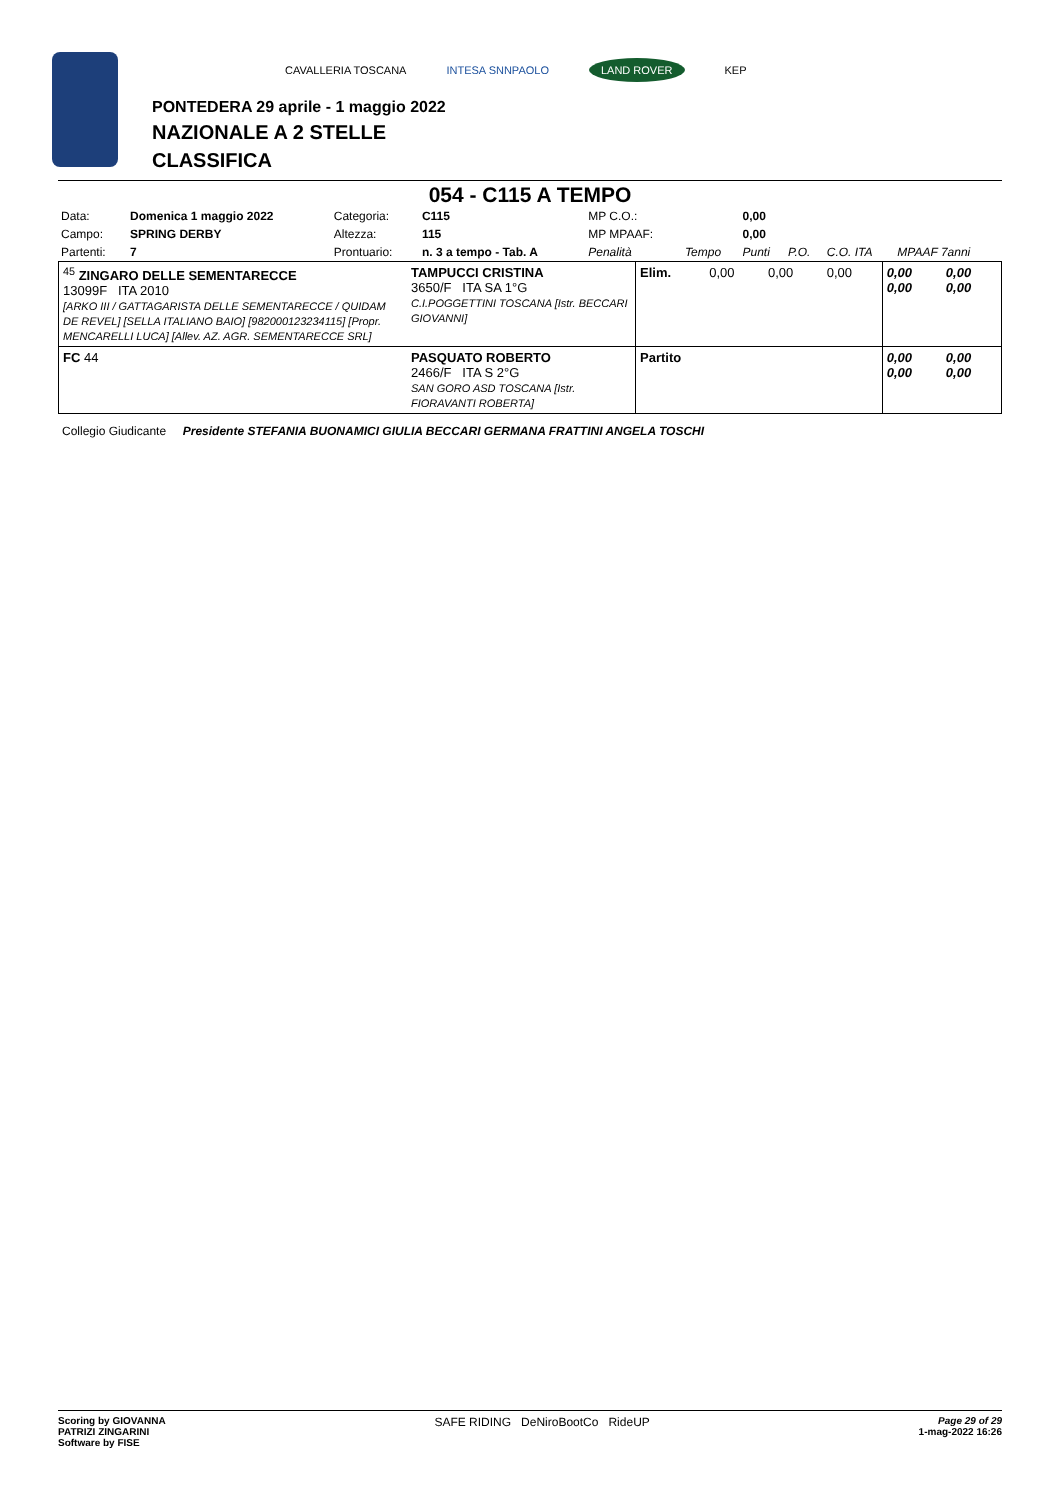CAVALLERIA TOSCANA INTESA SNNPAOLO LAND ROVER KEP
PONTEDERA 29 aprile - 1 maggio 2022
NAZIONALE A 2 STELLE
CLASSIFICA
054 - C115 A TEMPO
| Data: | Domenica 1 maggio 2022 | Categoria: | C115 | MP C.O.: | | 0,00 | | | |
| Campo: | SPRING DERBY | Altezza: | 115 | MP MPAAF: | | 0,00 | | | |
| Partenti: | 7 | Prontuario: | n. 3 a tempo - Tab. A | Penalità | Tempo | Punti | P.O. | C.O. ITA | MPAAF 7anni |
| <sup>45</sup> ZINGARO DELLE SEMENTARECCE 13099F ITA 2010 [ARKO III / GATTAGARISTA DELLE SEMENTARECCE / QUIDAM DE REVEL] [SELLA ITALIANO BAIO] [982000123234115] [Propr. MENCARELLI LUCA] [Allev. AZ. AGR. SEMENTARECCE SRL] | TAMPUCCI CRISTINA 3650/F ITA SA 1°G C.I.POGGETTINI TOSCANA [Istr. BECCARI GIOVANNI] | Elim. | 0,00 | 0,00 | 0,00 | 0,00 0,00 | 0,00 0,00 |
| FC 44 | PASQUATO ROBERTO 2466/F ITA S 2°G SAN GORO ASD TOSCANA [Istr. FIORAVANTI ROBERTA] | Partito | | | | 0,00 0,00 | 0,00 0,00 |
Collegio Giudicante Presidente STEFANIA BUONAMICI GIULIA BECCARI GERMANA FRATTINI ANGELA TOSCHI
Scoring by GIOVANNA
PATRIZI ZINGARINI
Software by FISE
SAFE RIDING DeNiroBootCo RideUP
Page 29 of 29
1-mag-2022 16:26